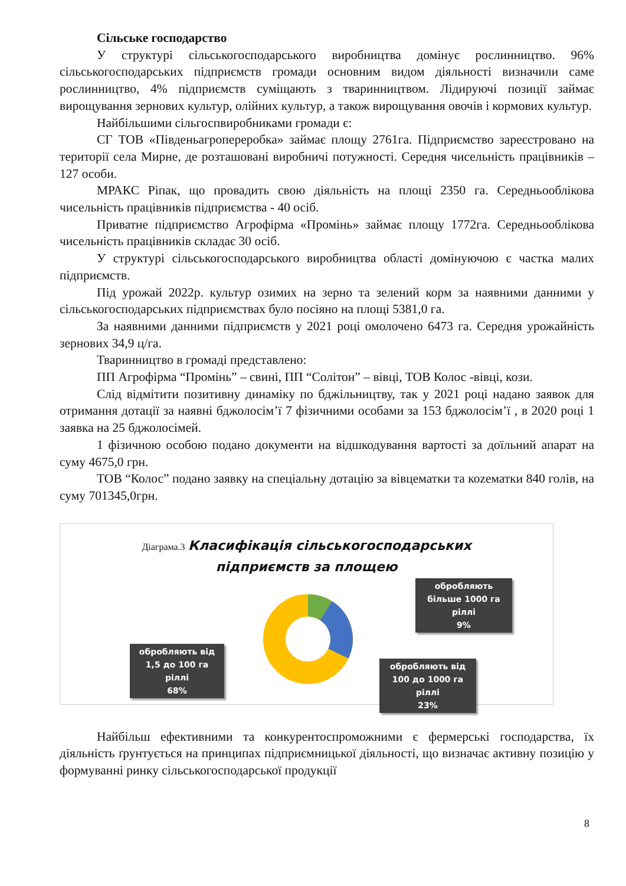Сільське господарство
У структурі сільськогосподарського виробництва домінує рослинництво. 96% сільськогосподарських підприємств громади основним видом діяльності визначили саме рослинництво, 4% підприємств суміщають з тваринництвом. Лідируючі позиції займає вирощування зернових культур, олійних культур, а також вирощування овочів і кормових культур.
Найбільшими сільгоспвиробниками громади є:
СГ ТОВ «Південьагропереробка» займає площу 2761га. Підприємство зареєстровано на території села Мирне, де розташовані виробничі потужності. Середня чисельність працівників – 127 особи.
МРАКС Ріпак, що провадить свою діяльність на площі 2350 га. Середньооблікова чисельність працівників підприємства - 40 осіб.
Приватне підприємство Агрофірма «Промінь» займає площу 1772га. Середньооблікова чисельність працівників складає 30 осіб.
У структурі сільськогосподарського виробництва області домінуючою є частка малих підприємств.
Під урожай 2022р. культур озимих на зерно та зелений корм за наявними данними у сільськогосподарських підприємствах було посіяно на площі 5381,0 га.
За наявними данними підприємств у 2021 році омолочено 6473 га. Середня урожайність зернових 34,9 ц/га.
Тваринництво в громаді представлено:
ПП Агрофірма “Промінь” – свині, ПП “Солітон” – вівці, ТОВ Колос -вівці, кози.
Слід відмітити позитивну динаміку по бджільництву, так у 2021 році надано заявок для отримання дотації за наявні бджолосім’ї 7 фізичними особами за 153 бджолосім’ї , в 2020 році 1 заявка на 25 бджолосімей.
1 фізичною особою подано документи на відшкодування вартості за доїльний апарат на суму 4675,0 грн.
ТОВ “Колос” подано заявку на спеціальну дотацію за вівцематки та коzематки 840 голів, на суму 701345,0грн.
Діаграма.3 Класифікація сільськогосподарських
підприємств за площею
обробляють більше 1000 га ріллі
9%
обробляють від 1,5 до 100 га ріллі
68%
обробляють від 100 до 1000 га ріллі
23%
Найбільш ефективними та конкурентоспроможними є фермерські господарства, їх діяльність ґрунтується на принципах підприємницької діяльності, що визначає активну позицію у формуванні ринку сільськогосподарської продукції
8